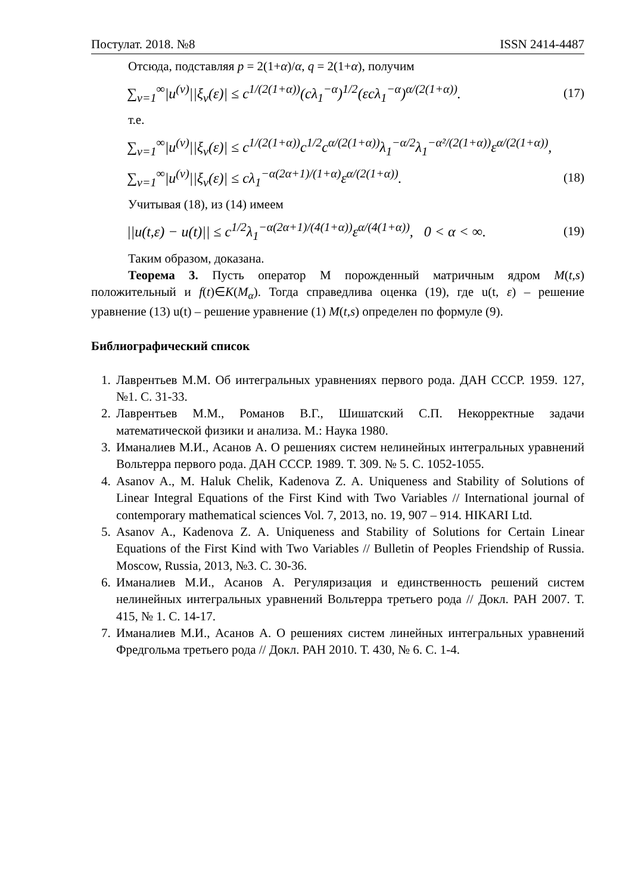Постулат. 2018. №8 ISSN 2414-4487
Отсюда, подставляя p = 2(1+α)/α, q = 2(1+α), получим
∑<sub>ν=1</sub><sup>∞</sup>|u<sup>(ν)</sup>||ξ<sub>ν</sub>(ε)| ≤ c<sup>1/(2(1+α))</sup>(cλ<sub>1</sub><sup>−α</sup>)<sup>1/2</sup>(εcλ<sub>1</sub><sup>−α</sup>)<sup>α/(2(1+α))</sup>. (17)
т.е.
∑<sub>ν=1</sub><sup>∞</sup>|u<sup>(ν)</sup>||ξ<sub>ν</sub>(ε)| ≤ c<sup>1/(2(1+α))</sup>c<sup>1/2</sup>c<sup>α/(2(1+α))</sup>λ<sub>1</sub><sup>−α/2</sup>λ<sub>1</sub><sup>−α²/(2(1+α))</sup>ε<sup>α/(2(1+α))</sup>,
∑<sub>ν=1</sub><sup>∞</sup>|u<sup>(ν)</sup>||ξ<sub>ν</sub>(ε)| ≤ cλ<sub>1</sub><sup>−α(2α+1)/(1+α)</sup>ε<sup>α/(2(1+α))</sup>. (18)
Учитывая (18), из (14) имеем
||u(t,ε) − u(t)|| ≤ c<sup>1/2</sup>λ<sub>1</sub><sup>−α(2α+1)/(4(1+α))</sup>ε<sup>α/(4(1+α))</sup>, 0 < α < ∞. (19)
Таким образом, доказана.
Теорема 3. Пусть оператор M порожденный матричным ядром M(t,s) положительный и f(t)∈K(M<sub>α</sub>). Тогда справедлива оценка (19), где u(t, ε) – решение уравнение (13) u(t) – решение уравнение (1) M(t,s) определен по формуле (9).
Библиографический список
1. Лаврентьев М.М. Об интегральных уравнениях первого рода. ДАН СССР. 1959. 127, №1. С. 31-33.
2. Лаврентьев М.М., Романов В.Г., Шишатский С.П. Некорректные задачи математической физики и анализа. М.: Наука 1980.
3. Иманалиев М.И., Асанов А. О решениях систем нелинейных интегральных уравнений Вольтерра первого рода. ДАН СССР. 1989. Т. 309. № 5. С. 1052-1055.
4. Asanov A., M. Haluk Chelik, Kadenova Z. A. Uniqueness and Stability of Solutions of Linear Integral Equations of the First Kind with Two Variables // International journal of contemporary mathematical sciences Vol. 7, 2013, no. 19, 907 – 914. HIKARI Ltd.
5. Asanov A., Kadenova Z. A. Uniqueness and Stability of Solutions for Certain Linear Equations of the First Kind with Two Variables // Bulletin of Peoples Friendship of Russia. Moscow, Russia, 2013, №3. С. 30-36.
6. Иманалиев М.И., Асанов А. Регуляризация и единственность решений систем нелинейных интегральных уравнений Вольтерра третьего рода // Докл. РАН 2007. Т. 415, № 1. С. 14-17.
7. Иманалиев М.И., Асанов А. О решениях систем линейных интегральных уравнений Фредгольма третьего рода // Докл. РАН 2010. Т. 430, № 6. С. 1-4.